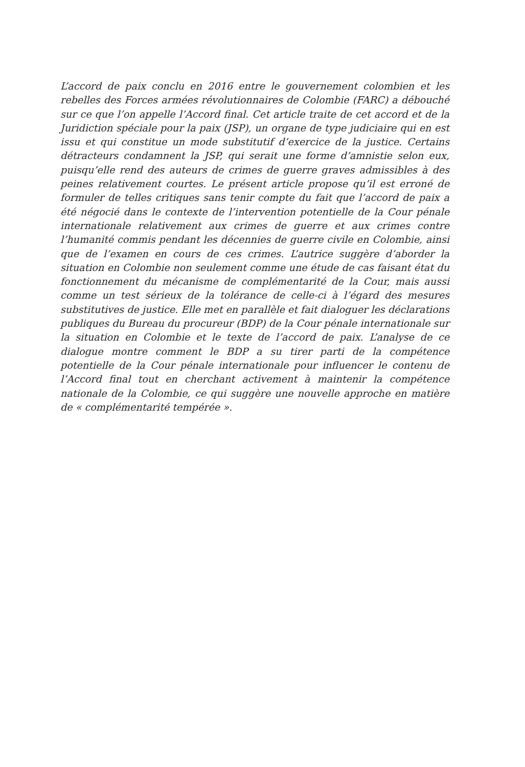L’accord de paix conclu en 2016 entre le gouvernement colombien et les rebelles des Forces armées révolutionnaires de Colombie (FARC) a débouché sur ce que l’on appelle l’Accord final. Cet article traite de cet accord et de la Juridiction spéciale pour la paix (JSP), un organe de type judiciaire qui en est issu et qui constitue un mode substitutif d’exercice de la justice. Certains détracteurs condamnent la JSP, qui serait une forme d’amnistie selon eux, puisqu’elle rend des auteurs de crimes de guerre graves admissibles à des peines relativement courtes. Le présent article propose qu’il est erroné de formuler de telles critiques sans tenir compte du fait que l’accord de paix a été négocié dans le contexte de l’intervention potentielle de la Cour pénale internationale relativement aux crimes de guerre et aux crimes contre l’humanité commis pendant les décennies de guerre civile en Colombie, ainsi que de l’examen en cours de ces crimes. L’autrice suggère d’aborder la situation en Colombie non seulement comme une étude de cas faisant état du fonctionnement du mécanisme de complémentarité de la Cour, mais aussi comme un test sérieux de la tolérance de celle-ci à l’égard des mesures substitutives de justice. Elle met en parallèle et fait dialoguer les déclarations publiques du Bureau du procureur (BDP) de la Cour pénale internationale sur la situation en Colombie et le texte de l’accord de paix. L’analyse de ce dialogue montre comment le BDP a su tirer parti de la compétence potentielle de la Cour pénale internationale pour influencer le contenu de l’Accord final tout en cherchant activement à maintenir la compétence nationale de la Colombie, ce qui suggère une nouvelle approche en matière de « complémentarité tempérée ».